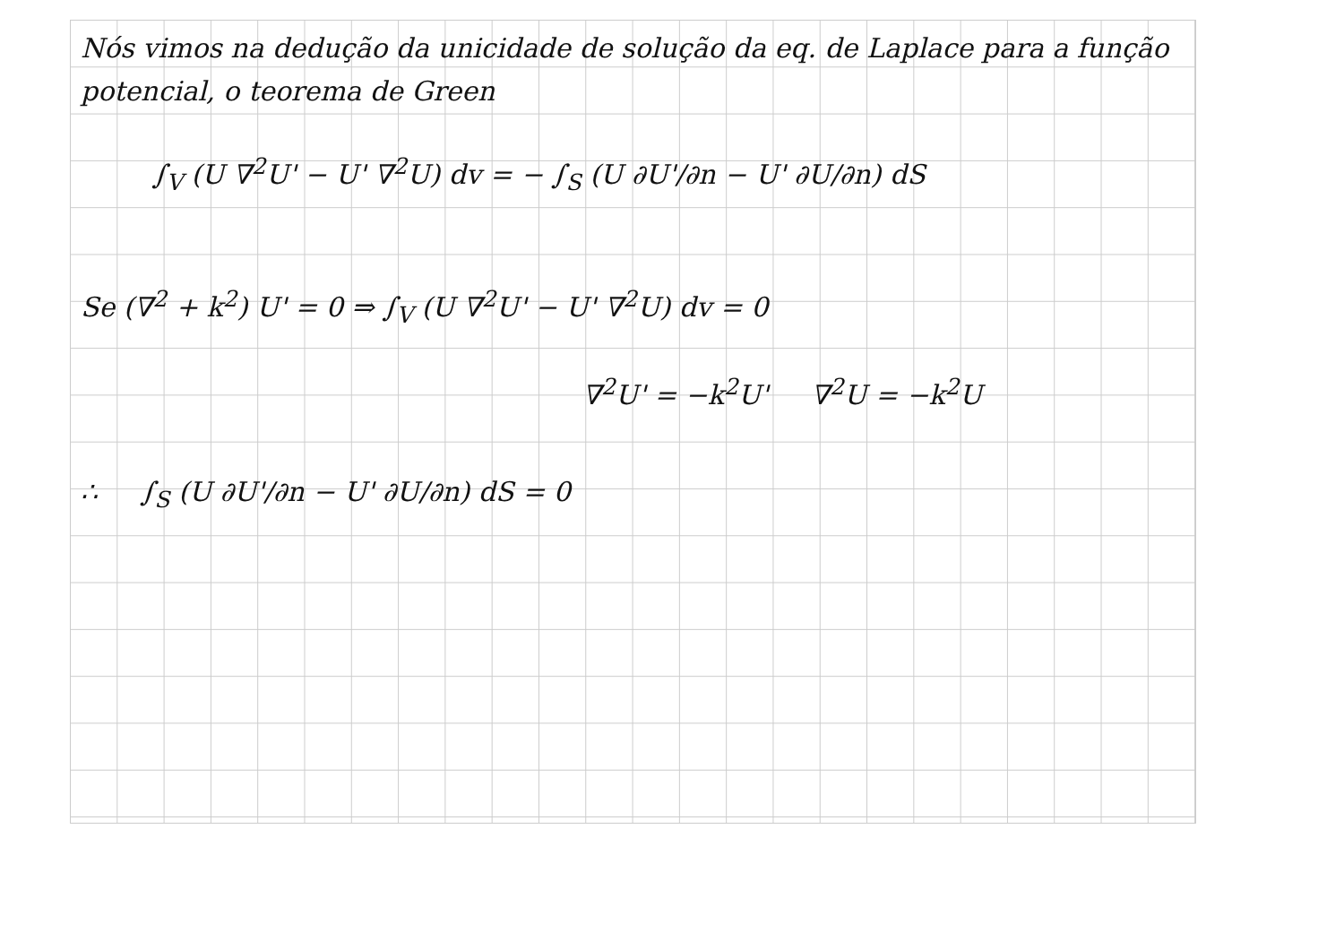Nós vimos na dedução da unicidade de solução da eq. de Laplace para a função potencial, o teorema de Green
∫<sub>V</sub> (U ∇<sup>2</sup>U' − U' ∇<sup>2</sup>U) dv = − ∫<sub>S</sub> (U ∂U'/∂n − U' ∂U/∂n) dS
Se (∇<sup>2</sup> + k<sup>2</sup>) U' = 0 ⇒ ∫<sub>V</sub> (U ∇<sup>2</sup>U' − U' ∇<sup>2</sup>U) dv = 0
∇<sup>2</sup>U' = −k<sup>2</sup>U' ∇<sup>2</sup>U = −k<sup>2</sup>U
∴ ∫<sub>S</sub> (U ∂U'/∂n − U' ∂U/∂n) dS = 0